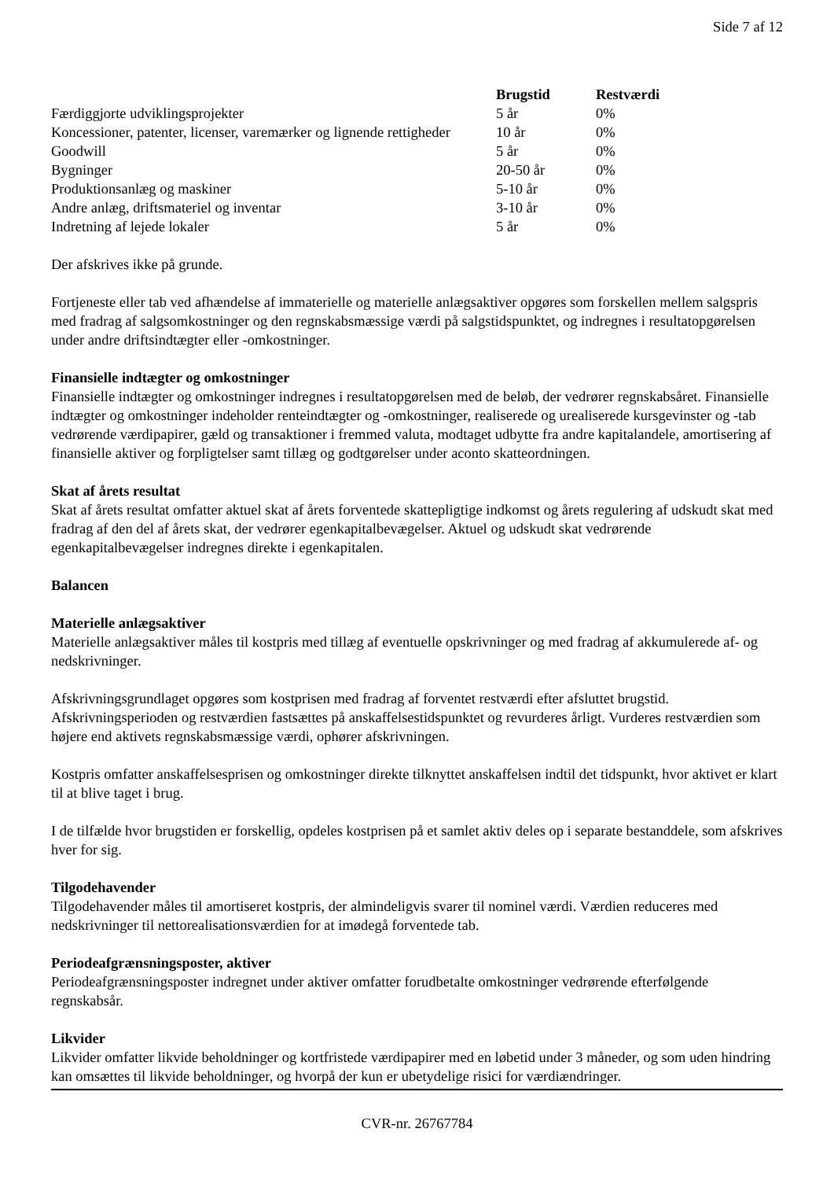Side 7 af 12
| | Brugstid | Restværdi |
| --- | --- | --- |
| Færdiggjorte udviklingsprojekter | 5 år | 0% |
| Koncessioner, patenter, licenser, varemærker og lignende rettigheder | 10 år | 0% |
| Goodwill | 5 år | 0% |
| Bygninger | 20-50 år | 0% |
| Produktionsanlæg og maskiner | 5-10 år | 0% |
| Andre anlæg, driftsmateriel og inventar | 3-10 år | 0% |
| Indretning af lejede lokaler | 5 år | 0% |
Der afskrives ikke på grunde.
Fortjeneste eller tab ved afhændelse af immaterielle og materielle anlægsaktiver opgøres som forskellen mellem salgspris med fradrag af salgsomkostninger og den regnskabsmæssige værdi på salgstidspunktet, og indregnes i resultatopgørelsen under andre driftsindtægter eller -omkostninger.
Finansielle indtægter og omkostninger
Finansielle indtægter og omkostninger indregnes i resultatopgørelsen med de beløb, der vedrører regnskabsåret. Finansielle indtægter og omkostninger indeholder renteindtægter og -omkostninger, realiserede og urealiserede kursgevinster og -tab vedrørende værdipapirer, gæld og transaktioner i fremmed valuta, modtaget udbytte fra andre kapitalandele, amortisering af finansielle aktiver og forpligtelser samt tillæg og godtgørelser under aconto skatteordningen.
Skat af årets resultat
Skat af årets resultat omfatter aktuel skat af årets forventede skattepligtige indkomst og årets regulering af udskudt skat med fradrag af den del af årets skat, der vedrører egenkapitalbevægelser. Aktuel og udskudt skat vedrørende egenkapitalbevægelser indregnes direkte i egenkapitalen.
Balancen
Materielle anlægsaktiver
Materielle anlægsaktiver måles til kostpris med tillæg af eventuelle opskrivninger og med fradrag af akkumulerede af- og nedskrivninger.
Afskrivningsgrundlaget opgøres som kostprisen med fradrag af forventet restværdi efter afsluttet brugstid. Afskrivningsperioden og restværdien fastsættes på anskaffelsestidspunktet og revurderes årligt. Vurderes restværdien som højere end aktivets regnskabsmæssige værdi, ophører afskrivningen.
Kostpris omfatter anskaffelsesprisen og omkostninger direkte tilknyttet anskaffelsen indtil det tidspunkt, hvor aktivet er klart til at blive taget i brug.
I de tilfælde hvor brugstiden er forskellig, opdeles kostprisen på et samlet aktiv deles op i separate bestanddele, som afskrives hver for sig.
Tilgodehavender
Tilgodehavender måles til amortiseret kostpris, der almindeligvis svarer til nominel værdi. Værdien reduceres med nedskrivninger til nettorealisationsværdien for at imødegå forventede tab.
Periodeafgrænsningsposter, aktiver
Periodeafgrænsningsposter indregnet under aktiver omfatter forudbetalte omkostninger vedrørende efterfølgende regnskabsår.
Likvider
Likvider omfatter likvide beholdninger og kortfristede værdipapirer med en løbetid under 3 måneder, og som uden hindring kan omsættes til likvide beholdninger, og hvorpå der kun er ubetydelige risici for værdiændringer.
CVR-nr. 26767784